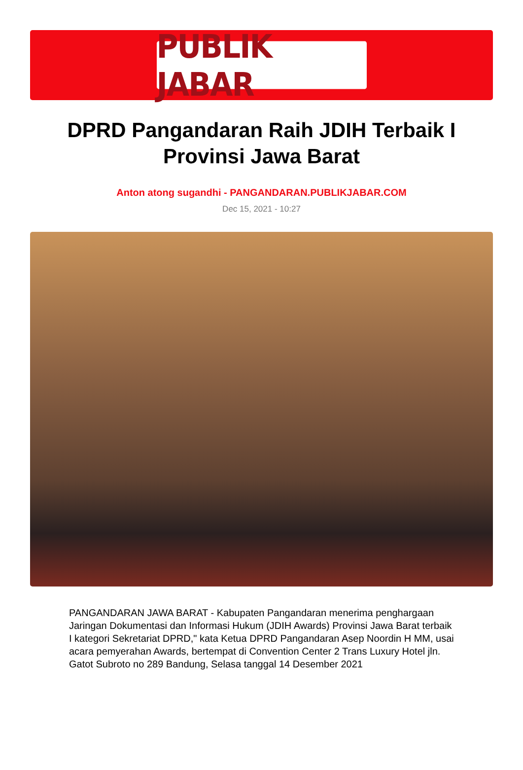PUBLIK JABAR
DPRD Pangandaran Raih JDIH Terbaik I Provinsi Jawa Barat
Anton atong sugandhi - PANGANDARAN.PUBLIKJABAR.COM
Dec 15, 2021 - 10:27
PANGANDARAN JAWA BARAT - Kabupaten Pangandaran menerima penghargaan Jaringan Dokumentasi dan Informasi Hukum (JDIH Awards) Provinsi Jawa Barat terbaik I kategori Sekretariat DPRD," kata Ketua DPRD Pangandaran Asep Noordin H MM, usai acara pemyerahan Awards, bertempat di Convention Center 2 Trans Luxury Hotel jln. Gatot Subroto no 289 Bandung, Selasa tanggal 14 Desember 2021